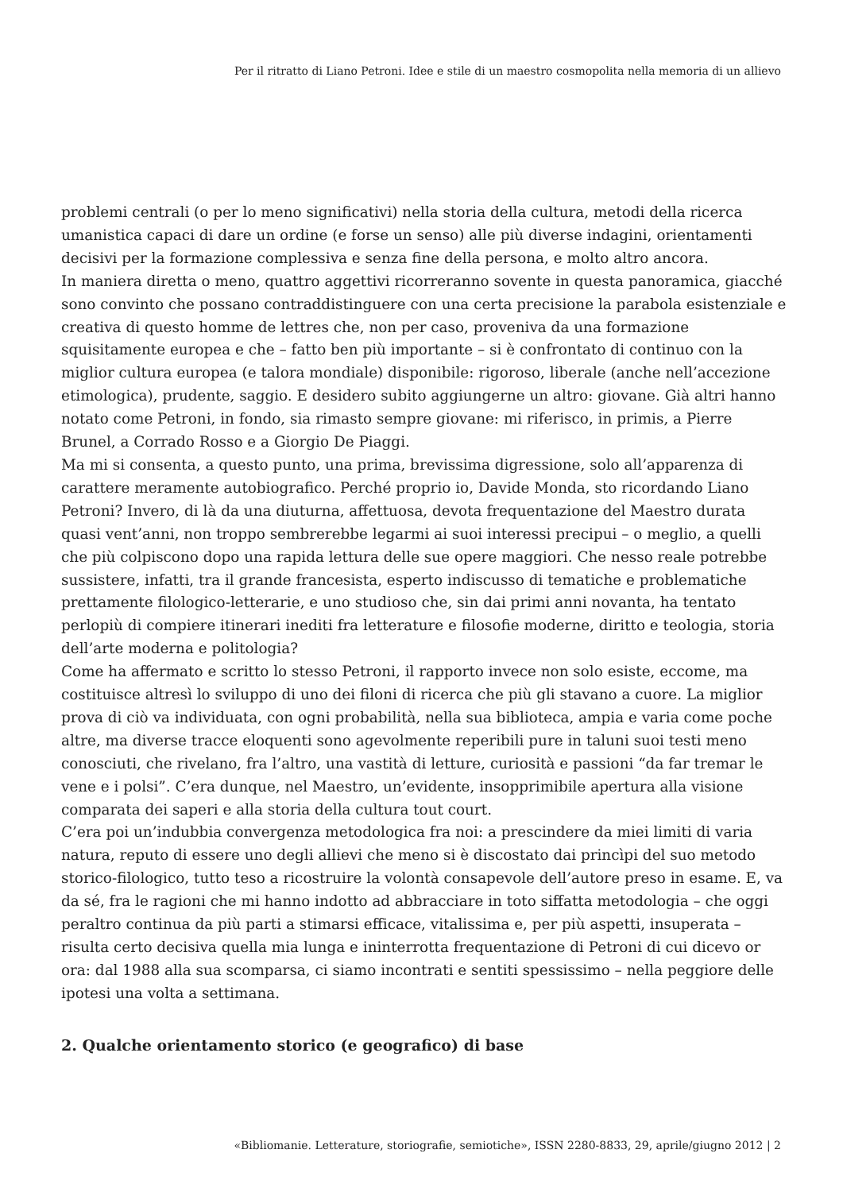Per il ritratto di Liano Petroni. Idee e stile di un maestro cosmopolita nella memoria di un allievo
problemi centrali (o per lo meno significativi) nella storia della cultura, metodi della ricerca umanistica capaci di dare un ordine (e forse un senso) alle più diverse indagini, orientamenti decisivi per la formazione complessiva e senza fine della persona, e molto altro ancora.
In maniera diretta o meno, quattro aggettivi ricorreranno sovente in questa panoramica, giacché sono convinto che possano contraddistinguere con una certa precisione la parabola esistenziale e creativa di questo homme de lettres che, non per caso, proveniva da una formazione squisitamente europea e che – fatto ben più importante – si è confrontato di continuo con la miglior cultura europea (e talora mondiale) disponibile: rigoroso, liberale (anche nell’accezione etimologica), prudente, saggio. E desidero subito aggiungerne un altro: giovane. Già altri hanno notato come Petroni, in fondo, sia rimasto sempre giovane: mi riferisco, in primis, a Pierre Brunel, a Corrado Rosso e a Giorgio De Piaggi.
Ma mi si consenta, a questo punto, una prima, brevissima digressione, solo all’apparenza di carattere meramente autobiografico. Perché proprio io, Davide Monda, sto ricordando Liano Petroni? Invero, di là da una diuturna, affettuosa, devota frequentazione del Maestro durata quasi vent’anni, non troppo sembrerebbe legarmi ai suoi interessi precipui – o meglio, a quelli che più colpiscono dopo una rapida lettura delle sue opere maggiori. Che nesso reale potrebbe sussistere, infatti, tra il grande francesista, esperto indiscusso di tematiche e problematiche prettamente filologico-letterarie, e uno studioso che, sin dai primi anni novanta, ha tentato perlopiù di compiere itinerari inediti fra letterature e filosofie moderne, diritto e teologia, storia dell’arte moderna e politologia?
Come ha affermato e scritto lo stesso Petroni, il rapporto invece non solo esiste, eccome, ma costituisce altresì lo sviluppo di uno dei filoni di ricerca che più gli stavano a cuore. La miglior prova di ciò va individuata, con ogni probabilità, nella sua biblioteca, ampia e varia come poche altre, ma diverse tracce eloquenti sono agevolmente reperibili pure in taluni suoi testi meno conosciuti, che rivelano, fra l’altro, una vastità di letture, curiosità e passioni “da far tremar le vene e i polsi”. C’era dunque, nel Maestro, un’evidente, insopprimibile apertura alla visione comparata dei saperi e alla storia della cultura tout court.
C’era poi un’indubbia convergenza metodologica fra noi: a prescindere da miei limiti di varia natura, reputo di essere uno degli allievi che meno si è discostato dai princìpi del suo metodo storico-filologico, tutto teso a ricostruire la volontà consapevole dell’autore preso in esame. E, va da sé, fra le ragioni che mi hanno indotto ad abbracciare in toto siffatta metodologia – che oggi peraltro continua da più parti a stimarsi efficace, vitalissima e, per più aspetti, insuperata – risulta certo decisiva quella mia lunga e ininterrotta frequentazione di Petroni di cui dicevo or ora: dal 1988 alla sua scomparsa, ci siamo incontrati e sentiti spessissimo – nella peggiore delle ipotesi una volta a settimana.
2. Qualche orientamento storico (e geografico) di base
«Bibliomanie. Letterature, storiografie, semiotiche», ISSN 2280-8833, 29, aprile/giugno 2012 | 2